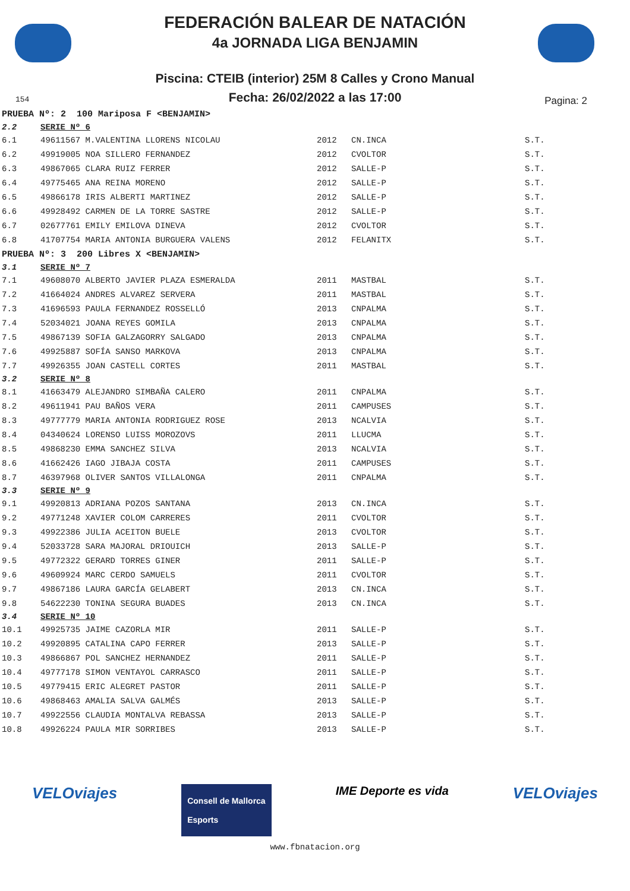FEDERACIÓN BALEAR DE NATACIÓN
4a JORNADA LIGA BENJAMIN
Piscina: CTEIB (interior) 25M 8 Calles y Crono Manual
Fecha: 26/02/2022 a las 17:00
154 Pagina: 2
| PRUEBA Nº: 2 100 Mariposa F <BENJAMIN> | | | | |
| 2.2 | SERIE Nº 6 | | | |
| 6.1 | 49611567 M.VALENTINA LLORENS NICOLAU | 2012 | CN.INCA | S.T. |
| 6.2 | 49919005 NOA SILLERO FERNANDEZ | 2012 | CVOLTOR | S.T. |
| 6.3 | 49867065 CLARA RUIZ FERRER | 2012 | SALLE-P | S.T. |
| 6.4 | 49775465 ANA REINA MORENO | 2012 | SALLE-P | S.T. |
| 6.5 | 49866178 IRIS ALBERTI MARTINEZ | 2012 | SALLE-P | S.T. |
| 6.6 | 49928492 CARMEN DE LA TORRE SASTRE | 2012 | SALLE-P | S.T. |
| 6.7 | 02677761 EMILY EMILOVA DINEVA | 2012 | CVOLTOR | S.T. |
| 6.8 | 41707754 MARIA ANTONIA BURGUERA VALENS | 2012 | FELANITX | S.T. |
| PRUEBA Nº: 3 200 Libres X <BENJAMIN> | | | | |
| 3.1 | SERIE Nº 7 | | | |
| 7.1 | 49608070 ALBERTO JAVIER PLAZA ESMERALDA | 2011 | MASTBAL | S.T. |
| 7.2 | 41664024 ANDRES ALVAREZ SERVERA | 2011 | MASTBAL | S.T. |
| 7.3 | 41696593 PAULA FERNANDEZ ROSSELLÓ | 2013 | CNPALMA | S.T. |
| 7.4 | 52034021 JOANA REYES GOMILA | 2013 | CNPALMA | S.T. |
| 7.5 | 49867139 SOFIA GALZAGORRY SALGADO | 2013 | CNPALMA | S.T. |
| 7.6 | 49925887 SOFÍA SANSO MARKOVA | 2013 | CNPALMA | S.T. |
| 7.7 | 49926355 JOAN CASTELL CORTES | 2011 | MASTBAL | S.T. |
| 3.2 | SERIE Nº 8 | | | |
| 8.1 | 41663479 ALEJANDRO SIMBAÑA CALERO | 2011 | CNPALMA | S.T. |
| 8.2 | 49611941 PAU BAÑOS VERA | 2011 | CAMPUSES | S.T. |
| 8.3 | 49777779 MARIA ANTONIA RODRIGUEZ ROSE | 2013 | NCALVIA | S.T. |
| 8.4 | 04340624 LORENSO LUISS MOROZOVS | 2011 | LLUCMA | S.T. |
| 8.5 | 49868230 EMMA SANCHEZ SILVA | 2013 | NCALVIA | S.T. |
| 8.6 | 41662426 IAGO JIBAJA COSTA | 2011 | CAMPUSES | S.T. |
| 8.7 | 46397968 OLIVER SANTOS VILLALONGA | 2011 | CNPALMA | S.T. |
| 3.3 | SERIE Nº 9 | | | |
| 9.1 | 49920813 ADRIANA POZOS SANTANA | 2013 | CN.INCA | S.T. |
| 9.2 | 49771248 XAVIER COLOM CARRERES | 2011 | CVOLTOR | S.T. |
| 9.3 | 49922386 JULIA ACEITON BUELE | 2013 | CVOLTOR | S.T. |
| 9.4 | 52033728 SARA MAJORAL DRIOUICH | 2013 | SALLE-P | S.T. |
| 9.5 | 49772322 GERARD TORRES GINER | 2011 | SALLE-P | S.T. |
| 9.6 | 49609924 MARC CERDO SAMUELS | 2011 | CVOLTOR | S.T. |
| 9.7 | 49867186 LAURA GARCÍA GELABERT | 2013 | CN.INCA | S.T. |
| 9.8 | 54622230 TONINA SEGURA BUADES | 2013 | CN.INCA | S.T. |
| 3.4 | SERIE Nº 10 | | | |
| 10.1 | 49925735 JAIME CAZORLA MIR | 2011 | SALLE-P | S.T. |
| 10.2 | 49920895 CATALINA CAPO FERRER | 2013 | SALLE-P | S.T. |
| 10.3 | 49866867 POL SANCHEZ HERNANDEZ | 2011 | SALLE-P | S.T. |
| 10.4 | 49777178 SIMON VENTAYOL CARRASCO | 2011 | SALLE-P | S.T. |
| 10.5 | 49779415 ERIC ALEGRET PASTOR | 2011 | SALLE-P | S.T. |
| 10.6 | 49868463 AMALIA SALVA GALMÉS | 2013 | SALLE-P | S.T. |
| 10.7 | 49922556 CLAUDIA MONTALVA REBASSA | 2013 | SALLE-P | S.T. |
| 10.8 | 49926224 PAULA MIR SORRIBES | 2013 | SALLE-P | S.T. |
VELOviajes Consell de Mallorca
Esports IME Deporte es vida VELOviajes
www.fbnatacion.org